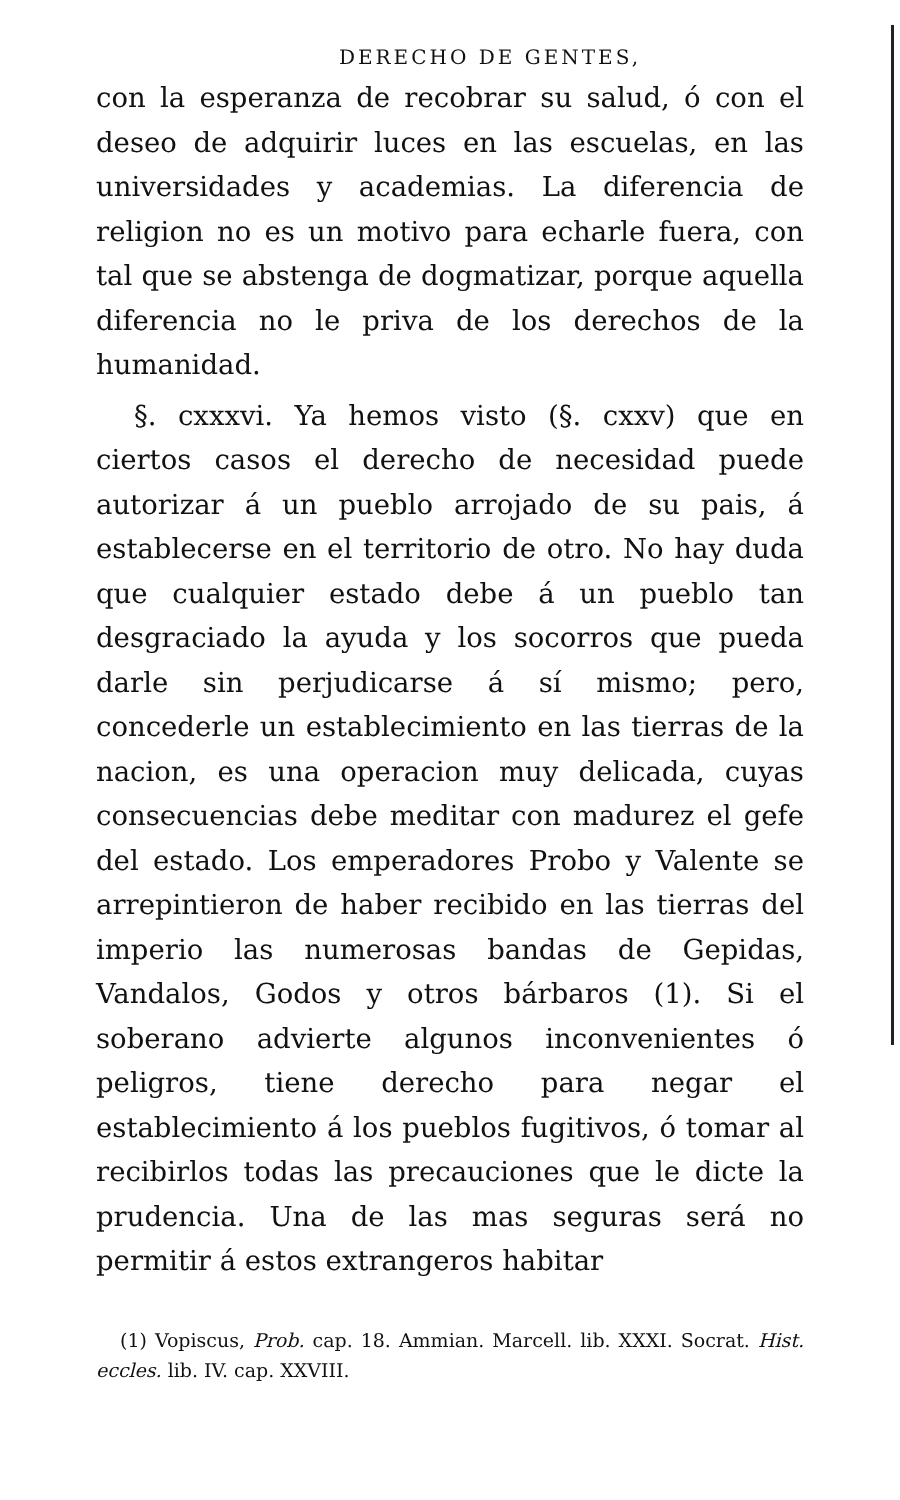DERECHO DE GENTES,
con la esperanza de recobrar su salud, ó con el deseo de adquirir luces en las escuelas, en las universidades y academias. La diferencia de religion no es un motivo para echarle fuera, con tal que se abstenga de dogmatizar, porque aquella diferencia no le priva de los derechos de la humanidad.
§. cxxxvi. Ya hemos visto (§. cxxv) que en ciertos casos el derecho de necesidad puede autorizar á un pueblo arrojado de su pais, á establecerse en el territorio de otro. No hay duda que cualquier estado debe á un pueblo tan desgraciado la ayuda y los socorros que pueda darle sin perjudicarse á sí mismo; pero, concederle un establecimiento en las tierras de la nacion, es una operacion muy delicada, cuyas consecuencias debe meditar con madurez el gefe del estado. Los emperadores Probo y Valente se arrepintieron de haber recibido en las tierras del imperio las numerosas bandas de Gepidas, Vandalos, Godos y otros bárbaros (1). Si el soberano advierte algunos inconvenientes ó peligros, tiene derecho para negar el establecimiento á los pueblos fugitivos, ó tomar al recibirlos todas las precauciones que le dicte la prudencia. Una de las mas seguras será no permitir á estos extrangeros habitar
(1) Vopiscus, Prob. cap. 18. Ammian. Marcell. lib. XXXI. Socrat. Hist. eccles. lib. IV. cap. XXVIII.